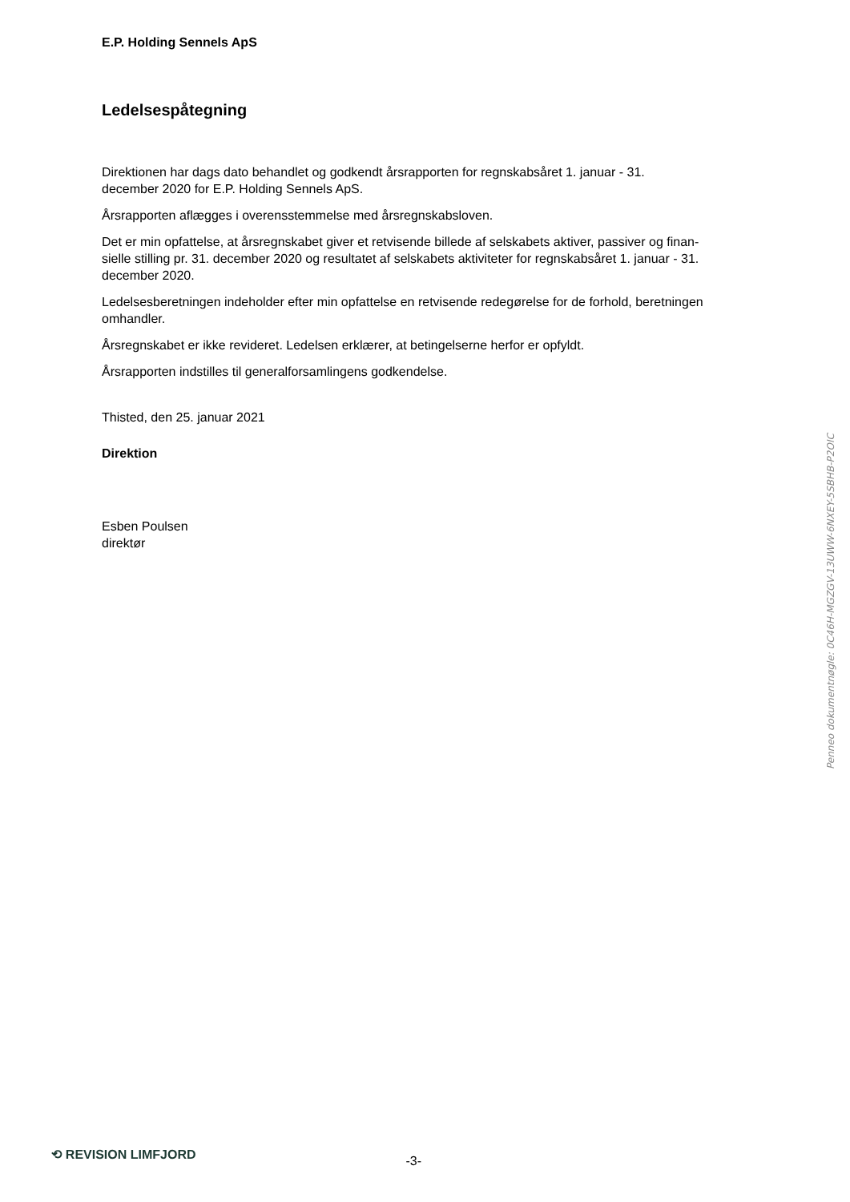E.P. Holding Sennels ApS
Ledelsespåtegning
Direktionen har dags dato behandlet og godkendt årsrapporten for regnskabsåret 1. januar - 31.
december 2020 for E.P. Holding Sennels ApS.
Årsrapporten aflægges i overensstemmelse med årsregnskabsloven.
Det er min opfattelse, at årsregnskabet giver et retvisende billede af selskabets aktiver, passiver og finan-
sielle stilling pr. 31. december 2020 og resultatet af selskabets aktiviteter for regnskabsåret 1. januar - 31.
december 2020.
Ledelsesberetningen indeholder efter min opfattelse en retvisende redegørelse for de forhold, beretningen
omhandler.
Årsregnskabet er ikke revideret. Ledelsen erklærer, at betingelserne herfor er opfyldt.
Årsrapporten indstilles til generalforsamlingens godkendelse.
Thisted, den 25. januar 2021
Direktion
Esben Poulsen
direktør
Penneo dokumentnøgle: 0C46H-MGZGV-13UWW-6NXEY-5SBHB-P2OIC
⟲ REVISION LIMFJORD -3-